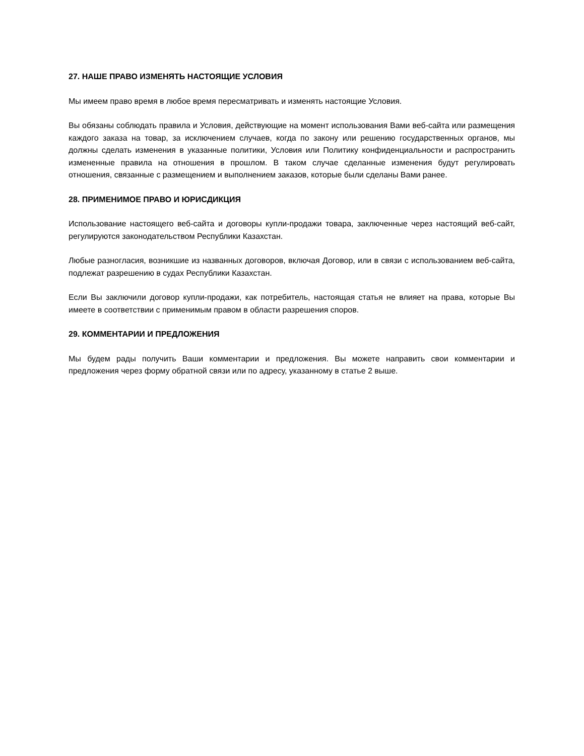27. НАШЕ ПРАВО ИЗМЕНЯТЬ НАСТОЯЩИЕ УСЛОВИЯ
Мы имеем право время в любое время пересматривать и изменять настоящие Условия.
Вы обязаны соблюдать правила и Условия, действующие на момент использования Вами веб-сайта или размещения каждого заказа на товар, за исключением случаев, когда по закону или решению государственных органов, мы должны сделать изменения в указанные политики, Условия или Политику конфиденциальности и распространить измененные правила на отношения в прошлом. В таком случае сделанные изменения будут регулировать отношения, связанные с размещением и выполнением заказов, которые были сделаны Вами ранее.
28. ПРИМЕНИМОЕ ПРАВО И ЮРИСДИКЦИЯ
Использование настоящего веб-сайта и договоры купли-продажи товара, заключенные через настоящий веб-сайт, регулируются законодательством Республики Казахстан.
Любые разногласия, возникшие из названных договоров, включая Договор, или в связи с использованием веб-сайта, подлежат разрешению в судах Республики Казахстан.
Если Вы заключили договор купли-продажи, как потребитель, настоящая статья не влияет на права, которые Вы имеете в соответствии с применимым правом в области разрешения споров.
29. КОММЕНТАРИИ И ПРЕДЛОЖЕНИЯ
Мы будем рады получить Ваши комментарии и предложения. Вы можете направить свои комментарии и предложения через форму обратной связи или по адресу, указанному в статье 2 выше.